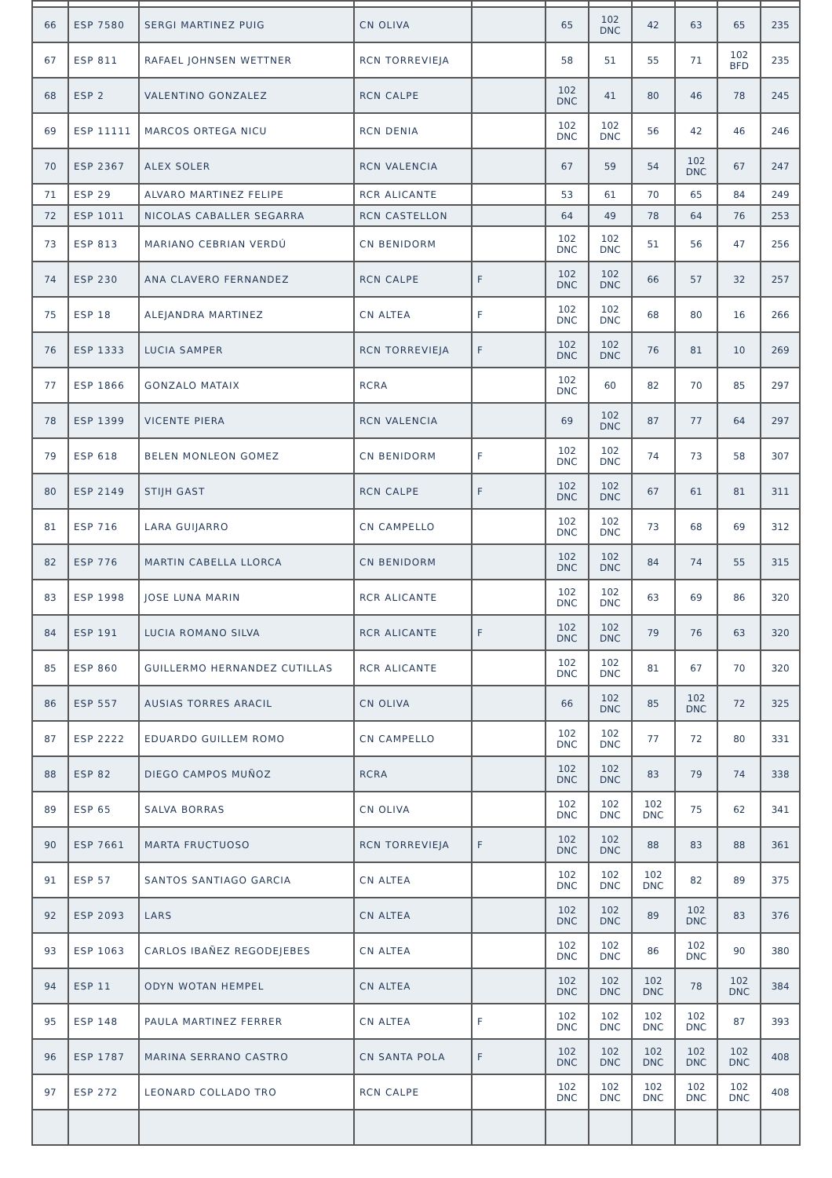| 66 | ESP 7580 | SERGI MARTINEZ PUIG | CN OLIVA | | 65 | 102 DNC | 42 | 63 | 65 | 235 |
| 67 | ESP 811 | RAFAEL JOHNSEN WETTNER | RCN TORREVIEJA | | 58 | 51 | 55 | 71 | 102 BFD | 235 |
| 68 | ESP 2 | VALENTINO GONZALEZ | RCN CALPE | | 102 DNC | 41 | 80 | 46 | 78 | 245 |
| 69 | ESP 11111 | MARCOS ORTEGA NICU | RCN DENIA | | 102 DNC | 102 DNC | 56 | 42 | 46 | 246 |
| 70 | ESP 2367 | ALEX SOLER | RCN VALENCIA | | 67 | 59 | 54 | 102 DNC | 67 | 247 |
| 71 | ESP 29 | ALVARO MARTINEZ FELIPE | RCR ALICANTE | | 53 | 61 | 70 | 65 | 84 | 249 |
| 72 | ESP 1011 | NICOLAS CABALLER SEGARRA | RCN CASTELLON | | 64 | 49 | 78 | 64 | 76 | 253 |
| 73 | ESP 813 | MARIANO CEBRIAN VERDÚ | CN BENIDORM | | 102 DNC | 102 DNC | 51 | 56 | 47 | 256 |
| 74 | ESP 230 | ANA CLAVERO FERNANDEZ | RCN CALPE | F | 102 DNC | 102 DNC | 66 | 57 | 32 | 257 |
| 75 | ESP 18 | ALEJANDRA MARTINEZ | CN ALTEA | F | 102 DNC | 102 DNC | 68 | 80 | 16 | 266 |
| 76 | ESP 1333 | LUCIA SAMPER | RCN TORREVIEJA | F | 102 DNC | 102 DNC | 76 | 81 | 10 | 269 |
| 77 | ESP 1866 | GONZALO MATAIX | RCRA | | 102 DNC | 60 | 82 | 70 | 85 | 297 |
| 78 | ESP 1399 | VICENTE PIERA | RCN VALENCIA | | 69 | 102 DNC | 87 | 77 | 64 | 297 |
| 79 | ESP 618 | BELEN MONLEON GOMEZ | CN BENIDORM | F | 102 DNC | 102 DNC | 74 | 73 | 58 | 307 |
| 80 | ESP 2149 | STIJH GAST | RCN CALPE | F | 102 DNC | 102 DNC | 67 | 61 | 81 | 311 |
| 81 | ESP 716 | LARA GUIJARRO | CN CAMPELLO | | 102 DNC | 102 DNC | 73 | 68 | 69 | 312 |
| 82 | ESP 776 | MARTIN CABELLA LLORCA | CN BENIDORM | | 102 DNC | 102 DNC | 84 | 74 | 55 | 315 |
| 83 | ESP 1998 | JOSE LUNA MARIN | RCR ALICANTE | | 102 DNC | 102 DNC | 63 | 69 | 86 | 320 |
| 84 | ESP 191 | LUCIA ROMANO SILVA | RCR ALICANTE | F | 102 DNC | 102 DNC | 79 | 76 | 63 | 320 |
| 85 | ESP 860 | GUILLERMO HERNANDEZ CUTILLAS | RCR ALICANTE | | 102 DNC | 102 DNC | 81 | 67 | 70 | 320 |
| 86 | ESP 557 | AUSIAS TORRES ARACIL | CN OLIVA | | 66 | 102 DNC | 85 | 102 DNC | 72 | 325 |
| 87 | ESP 2222 | EDUARDO GUILLEM ROMO | CN CAMPELLO | | 102 DNC | 102 DNC | 77 | 72 | 80 | 331 |
| 88 | ESP 82 | DIEGO CAMPOS MUÑOZ | RCRA | | 102 DNC | 102 DNC | 83 | 79 | 74 | 338 |
| 89 | ESP 65 | SALVA BORRAS | CN OLIVA | | 102 DNC | 102 DNC | 102 DNC | 75 | 62 | 341 |
| 90 | ESP 7661 | MARTA FRUCTUOSO | RCN TORREVIEJA | F | 102 DNC | 102 DNC | 88 | 83 | 88 | 361 |
| 91 | ESP 57 | SANTOS SANTIAGO GARCIA | CN ALTEA | | 102 DNC | 102 DNC | 102 DNC | 82 | 89 | 375 |
| 92 | ESP 2093 | LARS | CN ALTEA | | 102 DNC | 102 DNC | 89 | 102 DNC | 83 | 376 |
| 93 | ESP 1063 | CARLOS IBAÑEZ REGODEJEBES | CN ALTEA | | 102 DNC | 102 DNC | 86 | 102 DNC | 90 | 380 |
| 94 | ESP 11 | ODYN WOTAN HEMPEL | CN ALTEA | | 102 DNC | 102 DNC | 102 DNC | 78 | 102 DNC | 384 |
| 95 | ESP 148 | PAULA MARTINEZ FERRER | CN ALTEA | F | 102 DNC | 102 DNC | 102 DNC | 102 DNC | 87 | 393 |
| 96 | ESP 1787 | MARINA SERRANO CASTRO | CN SANTA POLA | F | 102 DNC | 102 DNC | 102 DNC | 102 DNC | 102 DNC | 408 |
| 97 | ESP 272 | LEONARD COLLADO TRO | RCN CALPE | | 102 DNC | 102 DNC | 102 DNC | 102 DNC | 102 DNC | 408 |